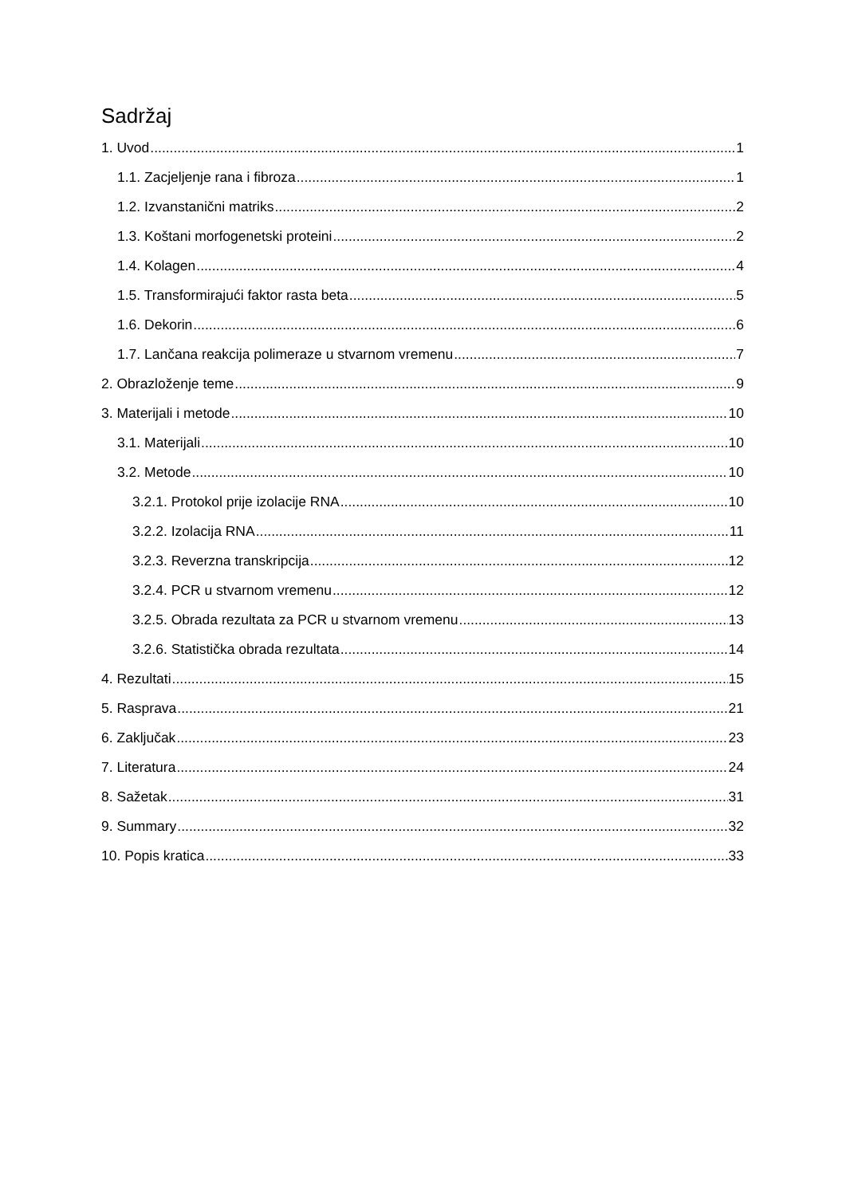Sadržaj
1. Uvod 1
1.1. Zacjeljenje rana i fibroza 1
1.2. Izvanstanični matriks 2
1.3. Koštani morfogenetski proteini 2
1.4. Kolagen 4
1.5. Transformirajući faktor rasta beta 5
1.6. Dekorin 6
1.7. Lančana reakcija polimeraze u stvarnom vremenu 7
2. Obrazloženje teme 9
3. Materijali i metode 10
3.1. Materijali 10
3.2. Metode 10
3.2.1. Protokol prije izolacije RNA 10
3.2.2. Izolacija RNA 11
3.2.3. Reverzna transkripcija 12
3.2.4. PCR u stvarnom vremenu 12
3.2.5. Obrada rezultata za PCR u stvarnom vremenu 13
3.2.6. Statistička obrada rezultata 14
4. Rezultati 15
5. Rasprava 21
6. Zaključak 23
7. Literatura 24
8. Sažetak 31
9. Summary 32
10. Popis kratica 33